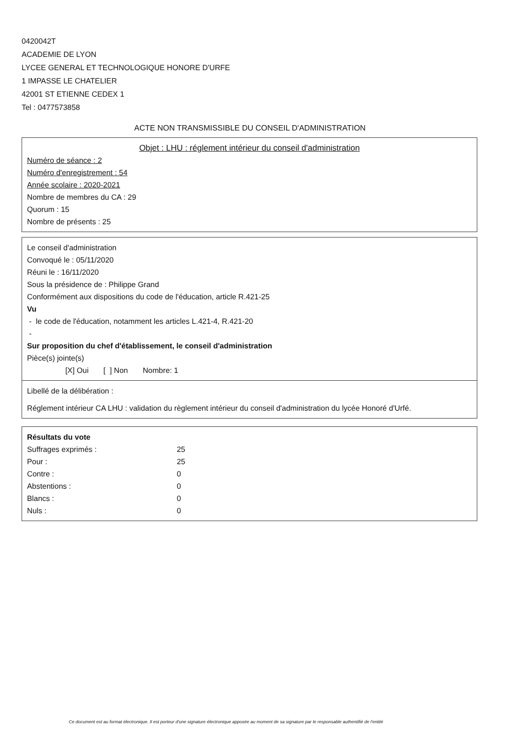0420042T
ACADEMIE DE LYON
LYCEE GENERAL ET TECHNOLOGIQUE HONORE D'URFE
1 IMPASSE LE CHATELIER
42001 ST ETIENNE CEDEX 1
Tel : 0477573858
ACTE NON TRANSMISSIBLE DU CONSEIL D'ADMINISTRATION
Objet : LHU : réglement intérieur du conseil d'administration
Numéro de séance : 2
Numéro d'enregistrement : 54
Année scolaire : 2020-2021
Nombre de membres du CA : 29
Quorum : 15
Nombre de présents : 25
Le conseil d'administration
Convoqué le : 05/11/2020
Réuni le : 16/11/2020
Sous la présidence de : Philippe Grand
Conformément aux dispositions du code de l'éducation, article R.421-25
Vu
- le code de l'éducation, notamment les articles L.421-4, R.421-20
-
Sur proposition du chef d'établissement, le conseil d'administration
Pièce(s) jointe(s)
[X] Oui [ ] Non Nombre: 1
Libellé de la délibération :
Réglement intérieur CA LHU : validation du règlement intérieur du conseil d'administration du lycée Honoré d'Urfé.
Résultats du vote
| Suffrages exprimés : | 25 |
| Pour : | 25 |
| Contre : | 0 |
| Abstentions : | 0 |
| Blancs : | 0 |
| Nuls : | 0 |
Ce document est au format électronique. Il est porteur d'une signature électronique apposée au moment de sa signature par le responsable authentifié de l'entité